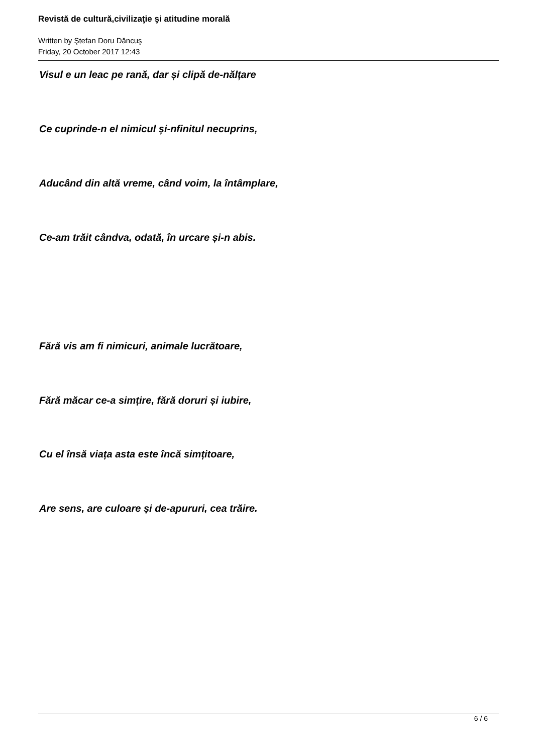Revistă de cultură,civilizaţie şi atitudine morală
Written by Ştefan Doru Dăncuş
Friday, 20 October 2017 12:43
Visul e un leac pe rană, dar și clipă de-nălțare
Ce cuprinde-n el nimicul și-nfinitul necuprins,
Aducând din altă vreme, când voim, la întâmplare,
Ce-am trăit cândva, odată, în urcare și-n abis.
Fără vis am fi nimicuri, animale lucrătoare,
Fără măcar ce-a simțire, fără doruri și iubire,
Cu el însă viața asta este încă simțitoare,
Are sens, are culoare și de-apururi, cea trăire.
6 / 6